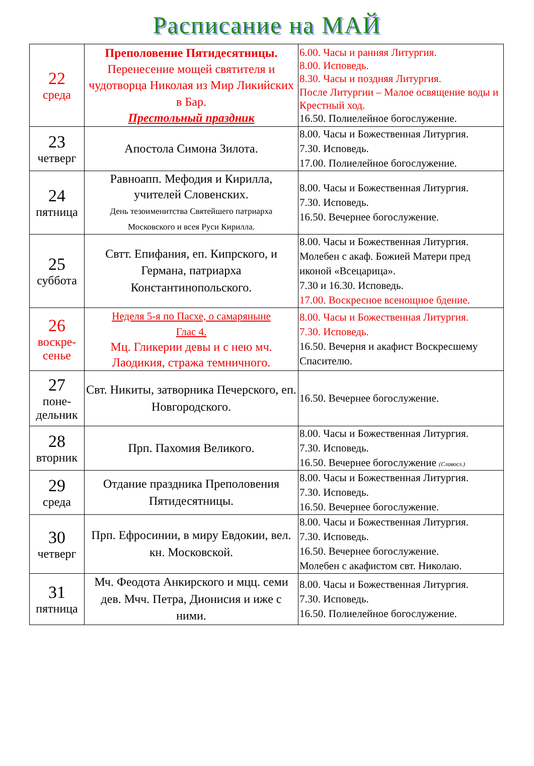Расписание на МАЙ
| 22 среда | Преполовение Пятидесятницы. Перенесение мощей святителя и чудотворца Николая из Мир Ликийских в Бар. Престольный праздник | 6.00. Часы и ранняя Литургия. 8.00. Исповедь. 8.30. Часы и поздняя Литургия. После Литургии – Малое освящение воды и Крестный ход. 16.50. Полиелейное богослужение. |
| 23 четверг | Апостола Симона Зилота. | 8.00. Часы и Божественная Литургия. 7.30. Исповедь. 17.00. Полиелейное богослужение. |
| 24 пятница | Равноапп. Мефодия и Кирилла, учителей Словенских. День тезоименитства Святейшего патриарха Московского и всея Руси Кирилла. | 8.00. Часы и Божественная Литургия. 7.30. Исповедь. 16.50. Вечернее богослужение. |
| 25 суббота | Свтт. Епифания, еп. Кипрского, и Германа, патриарха Константинопольского. | 8.00. Часы и Божественная Литургия. Молебен с акаф. Божией Матери пред иконой «Всецарица». 7.30 и 16.30. Исповедь. 17.00. Воскресное всенощное бдение. |
| 26 воскре- сенье | Неделя 5-я по Пасхе, о самаряныне Глас 4. Мц. Гликерии девы и с нею мч. Лаодикия, стража темничного. | 8.00. Часы и Божественная Литургия. 7.30. Исповедь. 16.50. Вечерня и акафист Воскресшему Спасителю. |
| 27 поне- дельник | Свт. Никиты, затворника Печерского, еп. Новгородского. | 16.50. Вечернее богослужение. |
| 28 вторник | Прп. Пахомия Великого. | 8.00. Часы и Божественная Литургия. 7.30. Исповедь. 16.50. Вечернее богослужение (Славосл.) |
| 29 среда | Отдание праздника Преполовения Пятидесятницы. | 8.00. Часы и Божественная Литургия. 7.30. Исповедь. 16.50. Вечернее богослужение. |
| 30 четверг | Прп. Ефросинии, в миру Евдокии, вел. кн. Московской. | 8.00. Часы и Божественная Литургия. 7.30. Исповедь. 16.50. Вечернее богослужение. Молебен с акафистом свт. Николаю. |
| 31 пятница | Мч. Феодота Анкирского и мцц. семи дев. Мчч. Петра, Дионисия и иже с ними. | 8.00. Часы и Божественная Литургия. 7.30. Исповедь. 16.50. Полиелейное богослужение. |